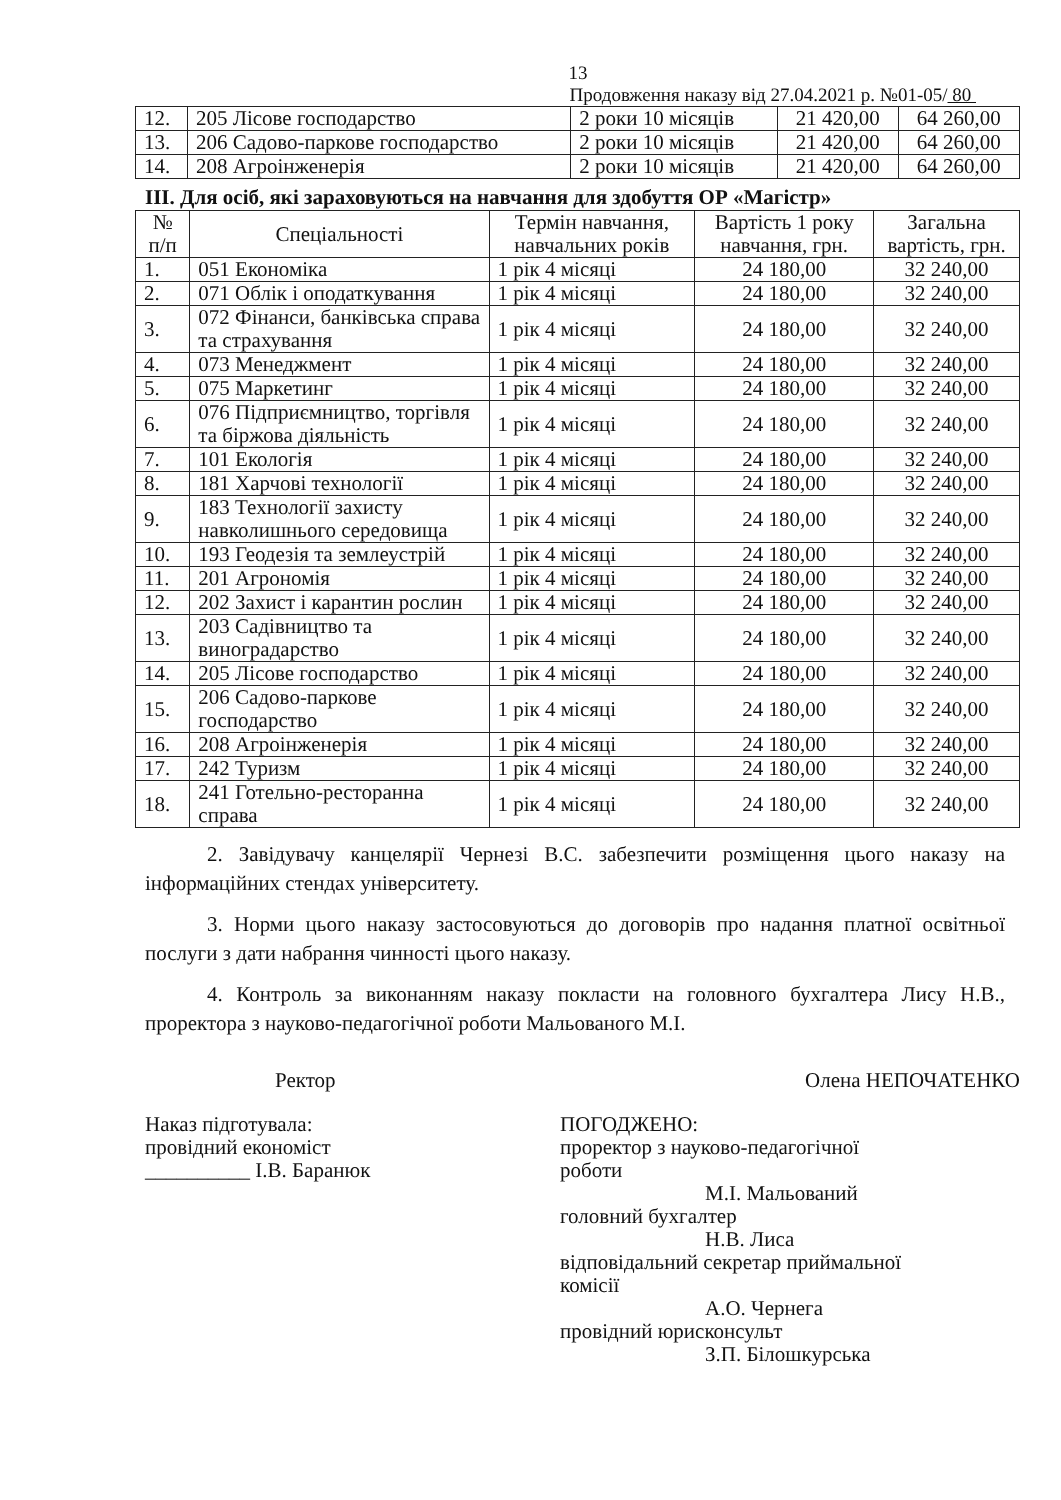13
Продовження наказу від 27.04.2021 р. №01-05/ 80
| 12. | 205 Лісове господарство | 2 роки 10 місяців | 21 420,00 | 64 260,00 |
| 13. | 206 Садово-паркове господарство | 2 роки 10 місяців | 21 420,00 | 64 260,00 |
| 14. | 208 Агроінженерія | 2 роки 10 місяців | 21 420,00 | 64 260,00 |
ІІІ. Для осіб, які зараховуються на навчання для здобуття ОР «Магістр»
| № п/п | Спеціальності | Термін навчання, навчальних років | Вартість 1 року навчання, грн. | Загальна вартість, грн. |
| --- | --- | --- | --- | --- |
| 1. | 051 Економіка | 1 рік 4 місяці | 24 180,00 | 32 240,00 |
| 2. | 071 Облік і оподаткування | 1 рік 4 місяці | 24 180,00 | 32 240,00 |
| 3. | 072 Фінанси, банківська справа та страхування | 1 рік 4 місяці | 24 180,00 | 32 240,00 |
| 4. | 073 Менеджмент | 1 рік 4 місяці | 24 180,00 | 32 240,00 |
| 5. | 075 Маркетинг | 1 рік 4 місяці | 24 180,00 | 32 240,00 |
| 6. | 076 Підприємництво, торгівля та біржова діяльність | 1 рік 4 місяці | 24 180,00 | 32 240,00 |
| 7. | 101 Екологія | 1 рік 4 місяці | 24 180,00 | 32 240,00 |
| 8. | 181 Харчові технології | 1 рік 4 місяці | 24 180,00 | 32 240,00 |
| 9. | 183 Технології захисту навколишнього середовища | 1 рік 4 місяці | 24 180,00 | 32 240,00 |
| 10. | 193 Геодезія та землеустрій | 1 рік 4 місяці | 24 180,00 | 32 240,00 |
| 11. | 201 Агрономія | 1 рік 4 місяці | 24 180,00 | 32 240,00 |
| 12. | 202 Захист і карантин рослин | 1 рік 4 місяці | 24 180,00 | 32 240,00 |
| 13. | 203 Садівництво та виноградарство | 1 рік 4 місяці | 24 180,00 | 32 240,00 |
| 14. | 205 Лісове господарство | 1 рік 4 місяці | 24 180,00 | 32 240,00 |
| 15. | 206 Садово-паркове господарство | 1 рік 4 місяці | 24 180,00 | 32 240,00 |
| 16. | 208 Агроінженерія | 1 рік 4 місяці | 24 180,00 | 32 240,00 |
| 17. | 242 Туризм | 1 рік 4 місяці | 24 180,00 | 32 240,00 |
| 18. | 241 Готельно-ресторанна справа | 1 рік 4 місяці | 24 180,00 | 32 240,00 |
2. Завідувачу канцелярії Чернезі В.С. забезпечити розміщення цього наказу на інформаційних стендах університету.
3. Норми цього наказу застосовуються до договорів про надання платної освітньої послуги з дати набрання чинності цього наказу.
4. Контроль за виконанням наказу покласти на головного бухгалтера Лису Н.В., проректора з науково-педагогічної роботи Мальованого М.І.
Ректор Олена НЕПОЧАТЕНКО
Наказ підготувала:
провідний економіст
__________ І.В. Баранюк
ПОГОДЖЕНО:
проректор з науково-педагогічної
роботи
М.І. Мальований
головний бухгалтер
Н.В. Лиса
відповідальний секретар приймальної
комісії
А.О. Чернега
провідний юрисконсульт
З.П. Білошкурська